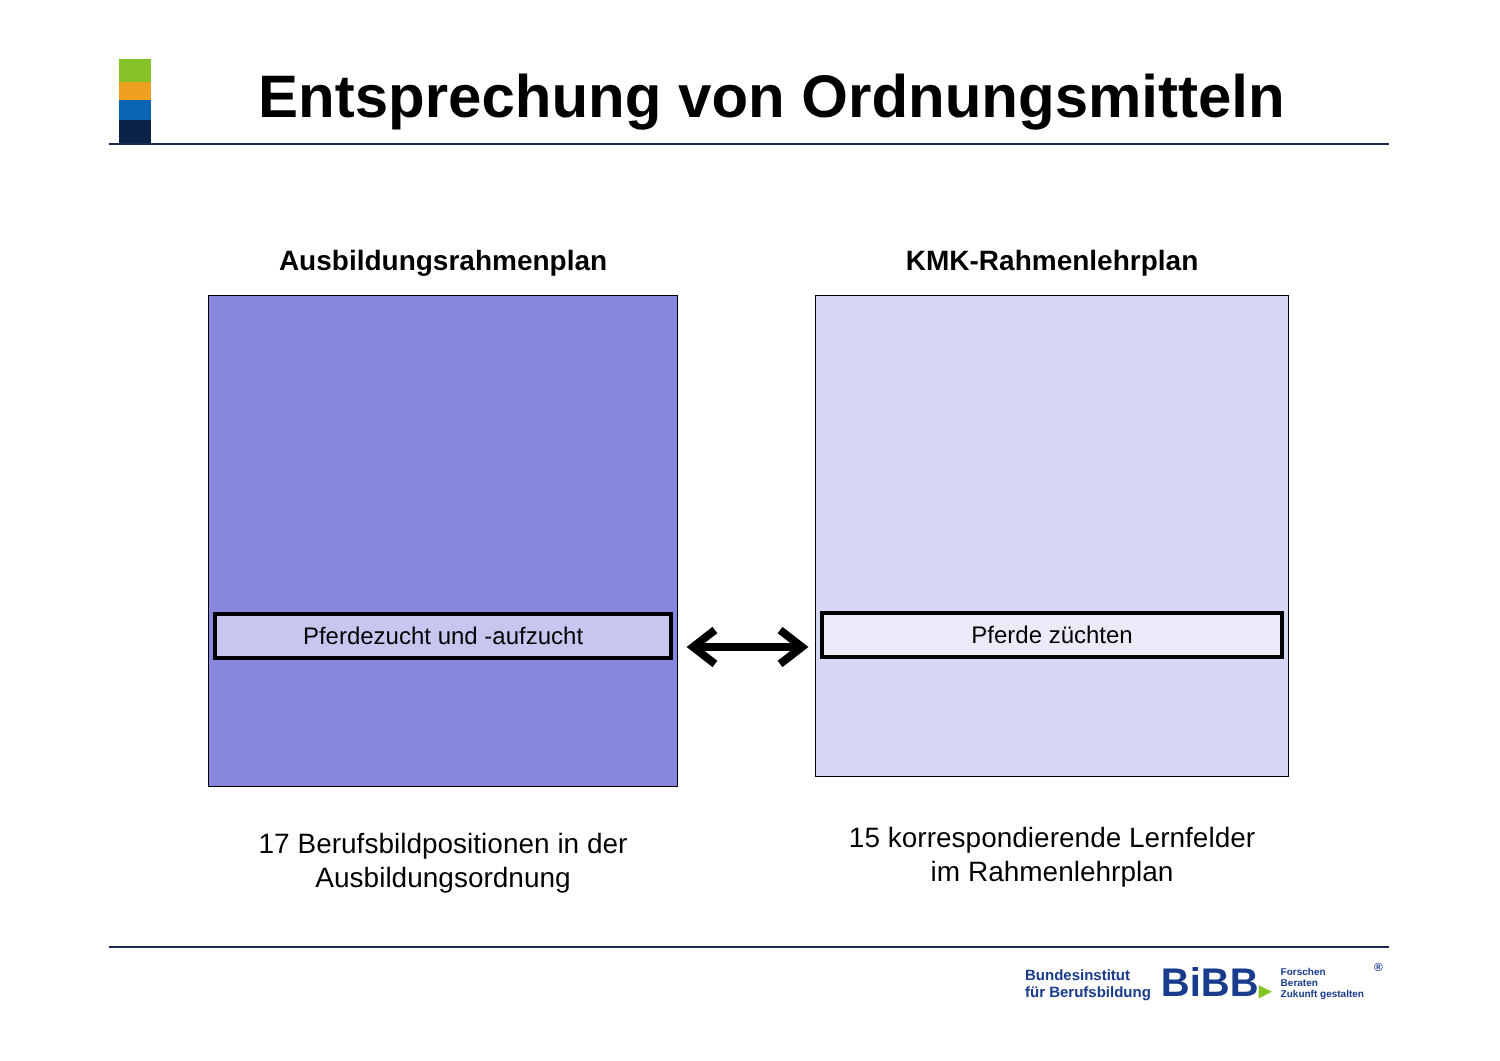Entsprechung von Ordnungsmitteln
Ausbildungsrahmenplan
Pferdezucht und -aufzucht
17 Berufsbildpositionen in der
Ausbildungsordnung
KMK-Rahmenlehrplan
Pferde züchten
15 korrespondierende Lernfelder
im Rahmenlehrplan
Bundesinstitut
für Berufsbildung
BiBB▶
Forschen
Beraten
Zukunft gestalten
®